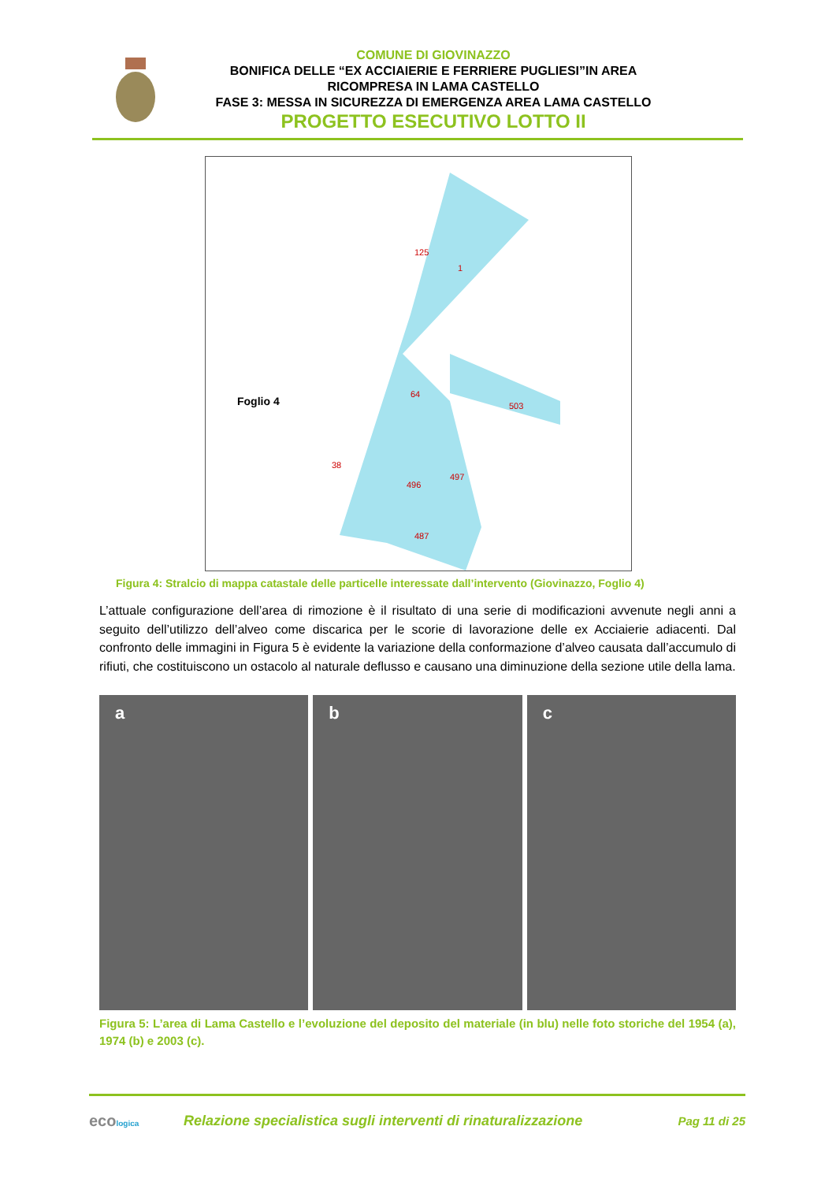COMUNE DI GIOVINAZZO
BONIFICA DELLE “EX ACCIAIERIE E FERRIERE PUGLIESI”IN AREA
RICOMPRESA IN LAMA CASTELLO
FASE 3: MESSA IN SICUREZZA DI EMERGENZA AREA LAMA CASTELLO
PROGETTO ESECUTIVO LOTTO II
Foglio 4
125
1
64
503
38
496
497
487
Figura 4: Stralcio di mappa catastale delle particelle interessate dall’intervento (Giovinazzo, Foglio 4)
L’attuale configurazione dell’area di rimozione è il risultato di una serie di modificazioni avvenute negli anni a seguito dell’utilizzo dell’alveo come discarica per le scorie di lavorazione delle ex Acciaierie adiacenti. Dal confronto delle immagini in Figura 5 è evidente la variazione della conformazione d’alveo causata dall’accumulo di rifiuti, che costituiscono un ostacolo al naturale deflusso e causano una diminuzione della sezione utile della lama.
a b c
Figura 5: L’area di Lama Castello e l’evoluzione del deposito del materiale (in blu) nelle foto storiche del 1954 (a), 1974 (b) e 2003 (c).
ecologica
Relazione specialistica sugli interventi di rinaturalizzazione
Pag 11 di 25